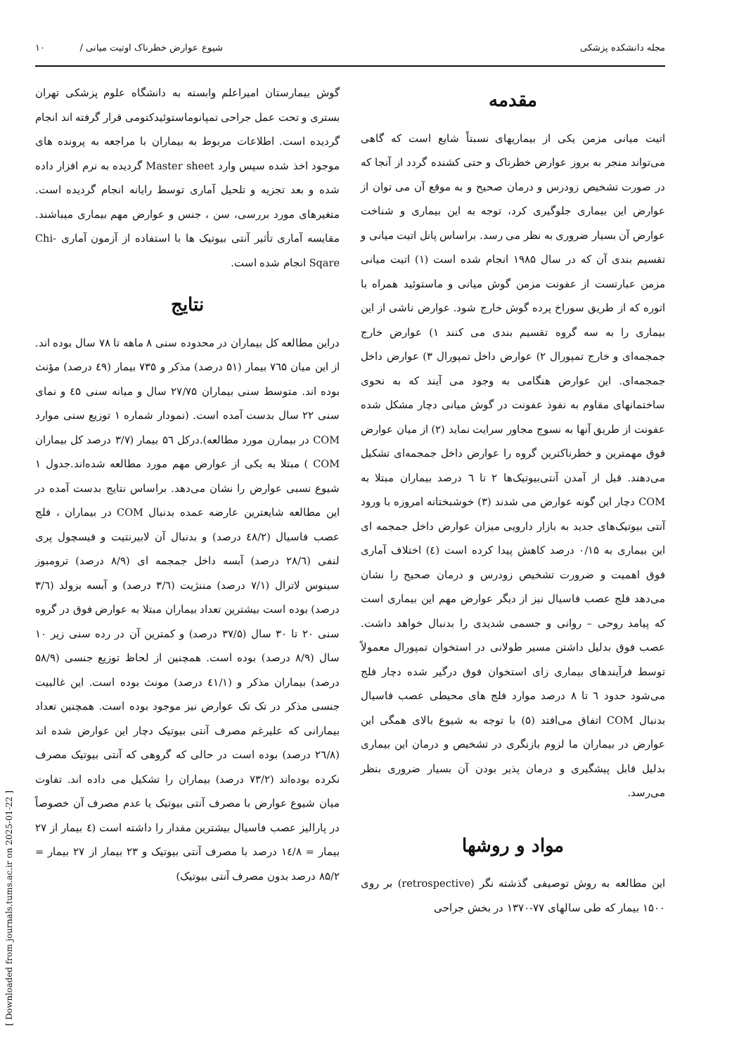مجله دانشکده پزشکی شیوع عوارض خطرناک اوتیت میانی / ۱۰
مقدمه
اتیت میانی مزمن یکی از بیماریهای نسبتاً شایع است که گاهی می‌تواند منجر به بروز عوارض خطرناک و حتی کشنده گردد از آنجا که در صورت تشخیص زودرس و درمان صحیح و به موقع آن می توان از عوارض این بیماری جلوگیری کرد، توجه به این بیماری و شناخت عوارض آن بسیار ضروری به نظر می رسد. براساس پانل اتیت میانی و تقسیم بندی آن که در سال ۱۹۸۵ انجام شده است (۱) اتیت میانی مزمن عبارتست از عفونت مزمن گوش میانی و ماستوئید همراه با اتوره که از طریق سوراخ پرده گوش خارج شود. عوارض ناشی از این بیماری را به سه گروه تقسیم بندی می کنند ۱) عوارض خارج جمجمه‌ای و خارج تمپورال ۲) عوارض داخل تمپورال ۳) عوارض داخل جمجمه‌ای. این عوارض هنگامی به وجود می آیند که به نحوی ساختمانهای مقاوم به نفوذ عفونت در گوش میانی دچار مشکل شده عفونت از طریق آنها به نسوج مجاور سرایت نماید (۲) از میان عوارض فوق مهمترین و خطرناکترین گروه را عوارض داخل جمجمه‌ای تشکیل می‌دهند. قبل از آمدن آنتی‌بیوتیک‌ها ۲ تا ٦ درصد بیماران مبتلا به COM دچار این گونه عوارض می شدند (۳) خوشبختانه امروزه با ورود آنتی بیوتیک‌های جدید به بازار دارویی میزان عوارض داخل جمجمه ای این بیماری به ۰/۱۵ درصد کاهش پیدا کرده است (٤) اختلاف آماری فوق اهمیت و ضرورت تشخیص زودرس و درمان صحیح را نشان می‌دهد فلج عصب فاسیال نیز از دیگر عوارض مهم این بیماری است که پیامد روحی – روانی و جسمی شدیدی را بدنبال خواهد داشت. عصب فوق بدلیل داشتن مسیر طولانی در استخوان تمپورال معمولاً توسط فرآیندهای بیماری زای استخوان فوق درگیر شده دچار فلج می‌شود حدود ٦ تا ۸ درصد موارد فلج های محیطی عصب فاسیال بدنبال COM اتفاق می‌افتد (۵) با توجه به شیوع بالای همگی این عوارض در بیماران ما لزوم بازنگری در تشخیص و درمان این بیماری بدلیل قابل پیشگیری و درمان پذیر بودن آن بسیار ضروری بنظر می‌رسد.
مواد و روشها
این مطالعه به روش توصیفی گذشته نگر (retrospective) بر روی ۱۵۰۰ بیمار که طی سالهای ۷۷-۱۳۷۰ در بخش جراحی
گوش بیمارستان امیراعلم وابسته به دانشگاه علوم پزشکی تهران بستری و تحت عمل جراحی تمپانوماستوئیدکتومی قرار گرفته اند انجام گردیده است. اطلاعات مربوط به بیماران با مراجعه به پرونده های موجود اخذ شده سپس وارد Master sheet گردیده به نرم افزار داده شده و بعد تجزیه و تلحیل آماری توسط رایانه انجام گردیده است. متغیرهای مورد بررسی، سن ، جنس و عوارض مهم بیماری میباشند. مقایسه آماری تأثیر آنتی بیوتیک ها با استفاده از آزمون آماری Chi-Sqare انجام شده است.
نتایج
دراین مطالعه کل بیماران در محدوده سنی ۸ ماهه تا ۷۸ سال بوده اند. از این میان ۷٦۵ بیمار (۵۱ درصد) مذکر و ۷۳۵ بیمار (٤۹ درصد) مؤنث بوده اند. متوسط سنی بیماران ۲۷/۷۵ سال و میانه سنی ٤۵ و نمای سنی ۲۲ سال بدست آمده است. (نمودار شماره ۱ توزیع سنی موارد COM در بیمارن مورد مطالعه).درکل ۵٦ بیمار (۳/۷ درصد کل بیماران COM ) مبتلا به یکی از عوارض مهم مورد مطالعه شده‌اند.جدول ۱ شیوع نسبی عوارض را نشان می‌دهد. براساس نتایج بدست آمده در این مطالعه شایعترین عارضه عمده بدنبال COM در بیماران ، فلج عصب فاسیال (٤۸/۲ درصد) و بدنبال آن لابیرنتیت و فیسچول پری لنفی (۲۸/٦ درصد) آبسه داخل جمجمه ای (۸/۹ درصد) ترومبوز سینوس لاترال (۷/۱ درصد) مننژیت (۳/٦ درصد) و آبسه بزولد (۳/٦ درصد) بوده است بیشترین تعداد بیماران مبتلا به عوارض فوق در گروه سنی ۲۰ تا ۳۰ سال (۳۷/۵ درصد) و کمترین آن در رده سنی زیر ۱۰ سال (۸/۹ درصد) بوده است. همچنین از لحاظ توزیع جنسی (۵۸/۹ درصد) بیماران مذکر و (٤۱/۱ درصد) مونث بوده است. این غالبیت جنسی مذکر در تک تک عوارض نیز موجود بوده است. همچنین تعداد بیمارانی که علیرغم مصرف آنتی بیوتیک دچار این عوارض شده اند (۲٦/۸ درصد) بوده است در حالی که گروهی که آنتی بیوتیک مصرف نکرده بوده‌اند (۷۳/۲ درصد) بیماران را تشکیل می داده اند. تفاوت میان شیوع عوارض با مصرف آنتی بیوتیک یا عدم مصرف آن خصوصاً در پارالیز عصب فاسیال بیشترین مقدار را داشته است (٤ بیمار از ۲۷ بیمار = ۱٤/۸ درصد با مصرف آنتی بیوتیک و ۲۳ بیمار از ۲۷ بیمار = ۸۵/۲ درصد بدون مصرف آنتی بیوتیک)
[ Downloaded from journals.tums.ac.ir on 2025-01-22 ]